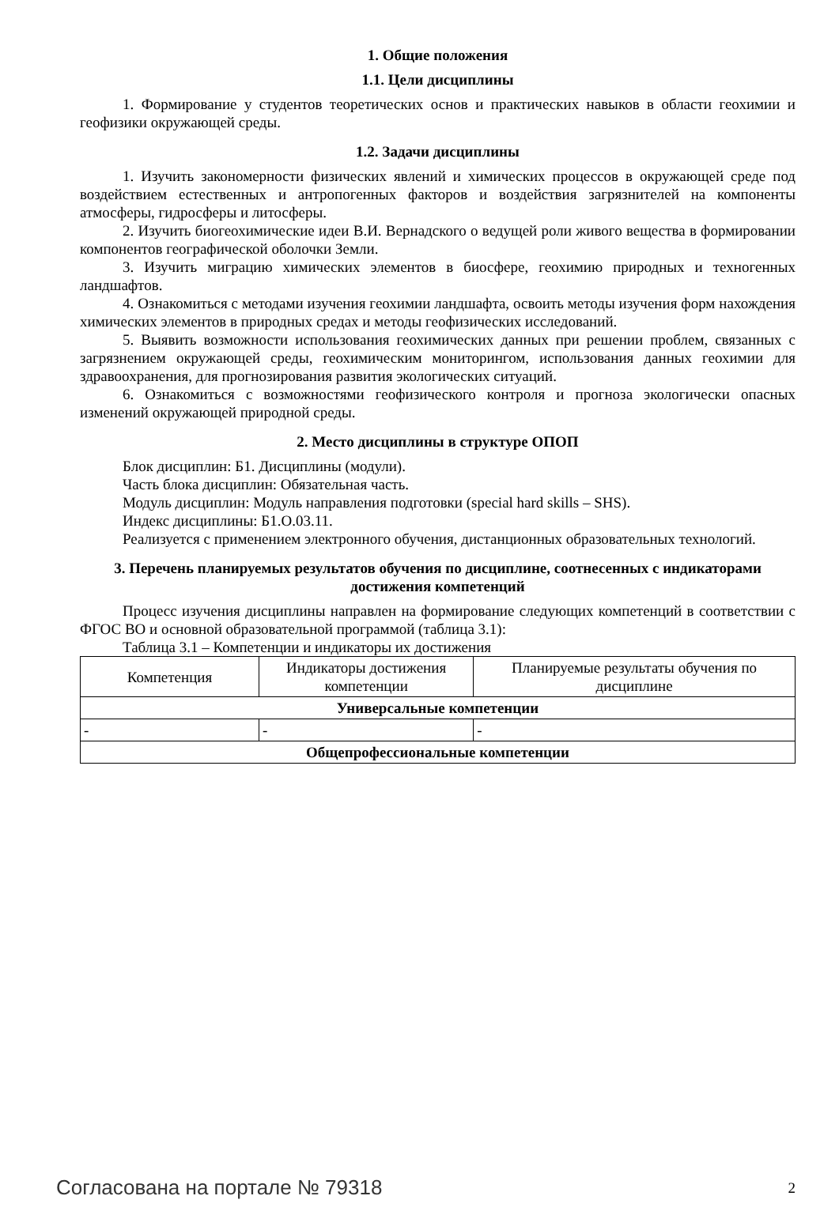1. Общие положения
1.1. Цели дисциплины
1. Формирование у студентов теоретических основ и практических навыков в области геохимии и геофизики окружающей среды.
1.2. Задачи дисциплины
1. Изучить закономерности физических явлений и химических процессов в окружающей среде под воздействием естественных и антропогенных факторов и воздействия загрязнителей на компоненты атмосферы, гидросферы и литосферы.
2. Изучить биогеохимические идеи В.И. Вернадского о ведущей роли живого вещества в формировании компонентов географической оболочки Земли.
3. Изучить миграцию химических элементов в биосфере, геохимию природных и техногенных ландшафтов.
4. Ознакомиться с методами изучения геохимии ландшафта, освоить методы изучения форм нахождения химических элементов в природных средах и методы геофизических исследований.
5. Выявить возможности использования геохимических данных при решении проблем, связанных с загрязнением окружающей среды, геохимическим мониторингом, использования данных геохимии для здравоохранения, для прогнозирования развития экологических ситуаций.
6. Ознакомиться с возможностями геофизического контроля и прогноза экологически опасных изменений окружающей природной среды.
2. Место дисциплины в структуре ОПОП
Блок дисциплин: Б1. Дисциплины (модули).
Часть блока дисциплин: Обязательная часть.
Модуль дисциплин: Модуль направления подготовки (special hard skills – SHS).
Индекс дисциплины: Б1.О.03.11.
Реализуется с применением электронного обучения, дистанционных образовательных технологий.
3. Перечень планируемых результатов обучения по дисциплине, соотнесенных с индикаторами достижения компетенций
Процесс изучения дисциплины направлен на формирование следующих компетенций в соответствии с ФГОС ВО и основной образовательной программой (таблица 3.1):
Таблица 3.1 – Компетенции и индикаторы их достижения
| Компетенция | Индикаторы достижения компетенции | Планируемые результаты обучения по дисциплине |
| --- | --- | --- |
| Универсальные компетенции | | |
| - | - | - |
| Общепрофессиональные компетенции | | |
Согласована на портале № 79318 2